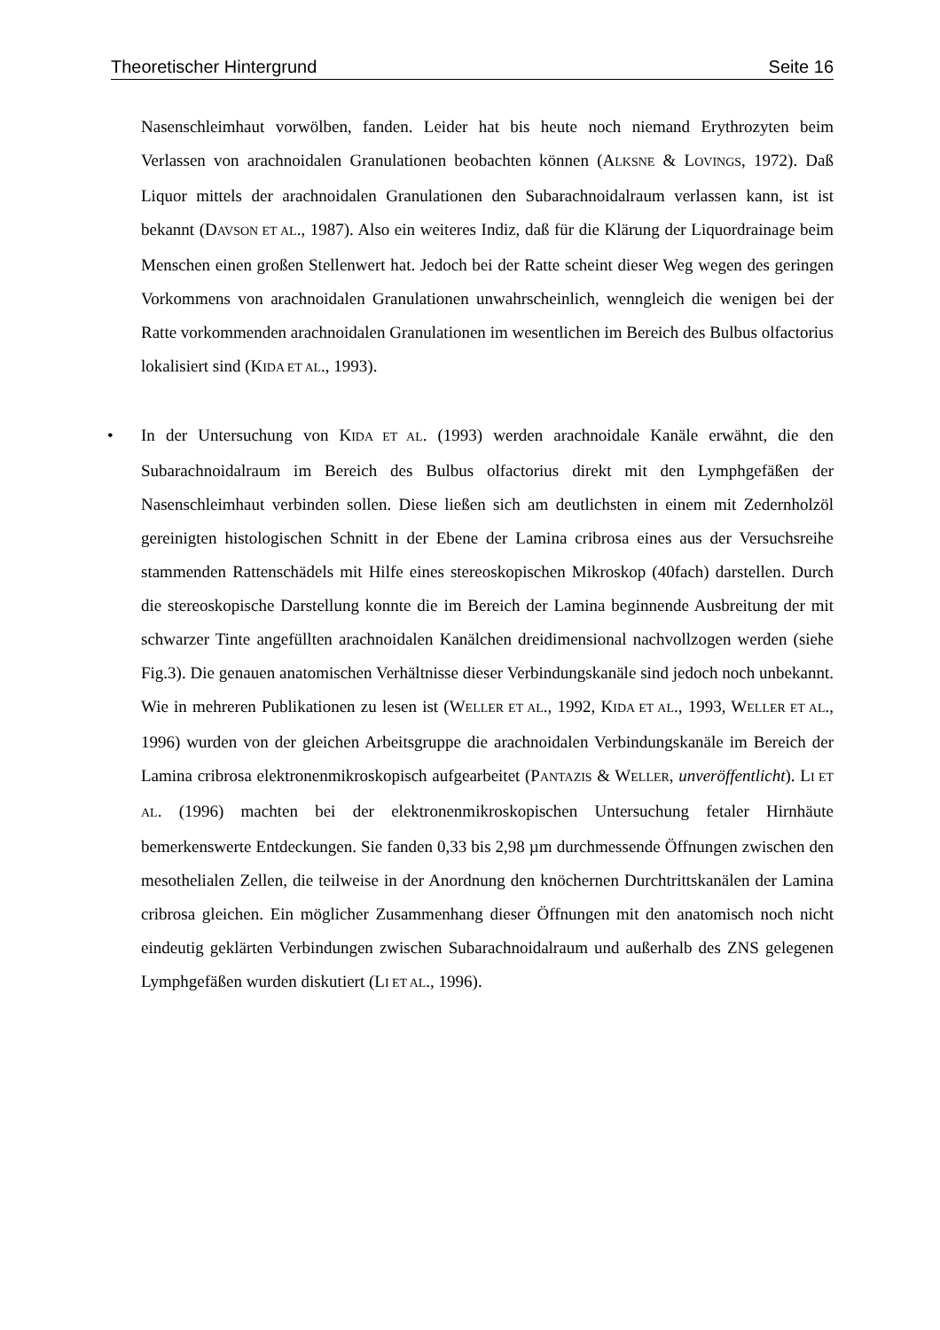Theoretischer Hintergrund Seite 16
Nasenschleimhaut vorwölben, fanden. Leider hat bis heute noch niemand Erythrozyten beim Verlassen von arachnoidalen Granulationen beobachten können (ALKSNE & LOVINGS, 1972). Daß Liquor mittels der arachnoidalen Granulationen den Subarachnoidalraum verlassen kann, ist ist bekannt (DAVSON ET AL., 1987). Also ein weiteres Indiz, daß für die Klärung der Liquordrainage beim Menschen einen großen Stellenwert hat. Jedoch bei der Ratte scheint dieser Weg wegen des geringen Vorkommens von arachnoidalen Granulationen unwahrscheinlich, wenngleich die wenigen bei der Ratte vorkommenden arachnoidalen Granulationen im wesentlichen im Bereich des Bulbus olfactorius lokalisiert sind (KIDA ET AL., 1993).
•
In der Untersuchung von KIDA ET AL. (1993) werden arachnoidale Kanäle erwähnt, die den Subarachnoidalraum im Bereich des Bulbus olfactorius direkt mit den Lymphgefäßen der Nasenschleimhaut verbinden sollen. Diese ließen sich am deutlichsten in einem mit Zedernholzöl gereinigten histologischen Schnitt in der Ebene der Lamina cribrosa eines aus der Versuchsreihe stammenden Rattenschädels mit Hilfe eines stereoskopischen Mikroskop (40fach) darstellen. Durch die stereoskopische Darstellung konnte die im Bereich der Lamina beginnende Ausbreitung der mit schwarzer Tinte angefüllten arachnoidalen Kanälchen dreidimensional nachvollzogen werden (siehe Fig.3). Die genauen anatomischen Verhältnisse dieser Verbindungskanäle sind jedoch noch unbekannt. Wie in mehreren Publikationen zu lesen ist (WELLER ET AL., 1992, KIDA ET AL., 1993, WELLER ET AL., 1996) wurden von der gleichen Arbeitsgruppe die arachnoidalen Verbindungskanäle im Bereich der Lamina cribrosa elektronenmikroskopisch aufgearbeitet (PANTAZIS & WELLER, unveröffentlicht). LI ET AL. (1996) machten bei der elektronenmikroskopischen Untersuchung fetaler Hirnhäute bemerkenswerte Entdeckungen. Sie fanden 0,33 bis 2,98 µm durchmessende Öffnungen zwischen den mesothelialen Zellen, die teilweise in der Anordnung den knöchernen Durchtrittskanälen der Lamina cribrosa gleichen. Ein möglicher Zusammenhang dieser Öffnungen mit den anatomisch noch nicht eindeutig geklärten Verbindungen zwischen Subarachnoidalraum und außerhalb des ZNS gelegenen Lymphgefäßen wurden diskutiert (LI ET AL., 1996).